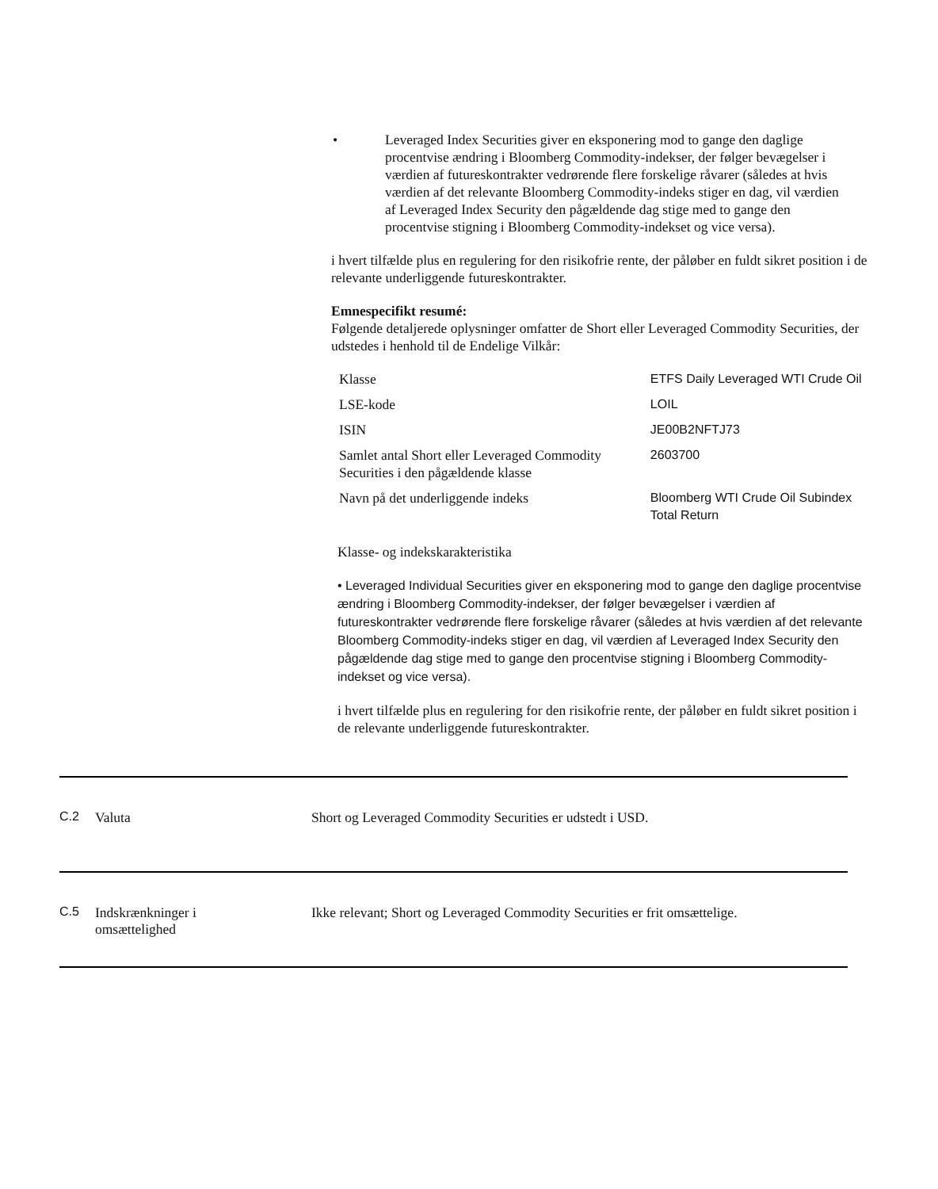• Leveraged Index Securities giver en eksponering mod to gange den daglige procentvise ændring i Bloomberg Commodity-indekser, der følger bevægelser i værdien af futureskontrakter vedrørende flere forskelige råvarer (således at hvis værdien af det relevante Bloomberg Commodity-indeks stiger en dag, vil værdien af Leveraged Index Security den pågældende dag stige med to gange den procentvise stigning i Bloomberg Commodity-indekset og vice versa).
i hvert tilfælde plus en regulering for den risikofrie rente, der påløber en fuldt sikret position i de relevante underliggende futureskontrakter.
Emnespecifikt resumé:
Følgende detaljerede oplysninger omfatter de Short eller Leveraged Commodity Securities, der udstedes i henhold til de Endelige Vilkår:
| Klasse | ETFS Daily Leveraged WTI Crude Oil |
| LSE-kode | LOIL |
| ISIN | JE00B2NFTJ73 |
| Samlet antal Short eller Leveraged Commodity Securities i den pågældende klasse | 2603700 |
| Navn på det underliggende indeks | Bloomberg WTI Crude Oil Subindex Total Return |
Klasse- og indekskarakteristika
• Leveraged Individual Securities giver en eksponering mod to gange den daglige procentvise ændring i Bloomberg Commodity-indekser, der følger bevægelser i værdien af futureskontrakter vedrørende flere forskelige råvarer (således at hvis værdien af det relevante Bloomberg Commodity-indeks stiger en dag, vil værdien af Leveraged Index Security den pågældende dag stige med to gange den procentvise stigning i Bloomberg Commodity-indekset og vice versa).
i hvert tilfælde plus en regulering for den risikofrie rente, der påløber en fuldt sikret position i de relevante underliggende futureskontrakter.
C.2 Valuta Short og Leveraged Commodity Securities er udstedt i USD.
C.5 Indskrænkninger i
omsættelighed
Ikke relevant; Short og Leveraged Commodity Securities er frit omsættelige.